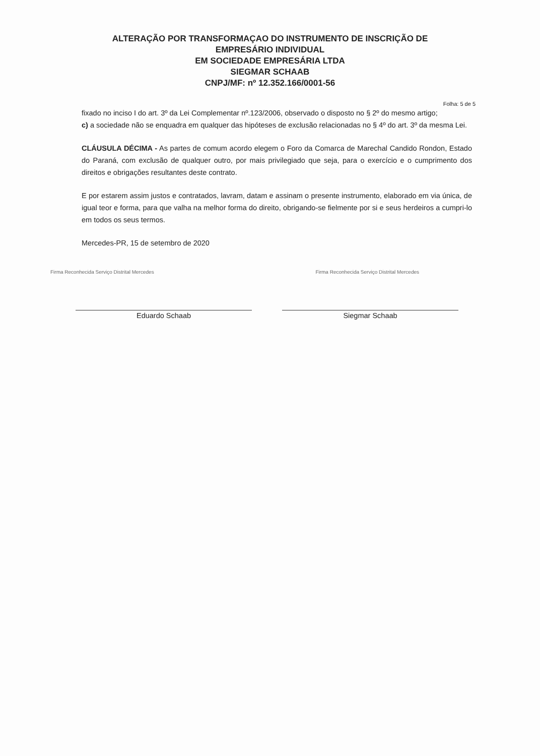ALTERAÇÃO POR TRANSFORMAÇAO DO INSTRUMENTO DE INSCRIÇÃO DE
EMPRESÁRIO INDIVIDUAL
EM SOCIEDADE EMPRESÁRIA LTDA
SIEGMAR SCHAAB
CNPJ/MF: nº 12.352.166/0001-56
Folha: 5 de 5
fixado no inciso I do art. 3º da Lei Complementar nº.123/2006, observado o disposto no § 2º do mesmo artigo;
c) a sociedade não se enquadra em qualquer das hipóteses de exclusão relacionadas no § 4º do art. 3º da mesma Lei.
CLÁUSULA DÉCIMA - As partes de comum acordo elegem o Foro da Comarca de Marechal Candido Rondon, Estado do Paraná, com exclusão de qualquer outro, por mais privilegiado que seja, para o exercício e o cumprimento dos direitos e obrigações resultantes deste contrato.
E por estarem assim justos e contratados, lavram, datam e assinam o presente instrumento, elaborado em via única, de igual teor e forma, para que valha na melhor forma do direito, obrigando-se fielmente por si e seus herdeiros a cumpri-lo em todos os seus termos.
Mercedes-PR, 15 de setembro de 2020
Firma Reconhecida Serviço Distrital Mercedes Firma Reconhecida Serviço Distrital Mercedes
Eduardo Schaab Siegmar Schaab